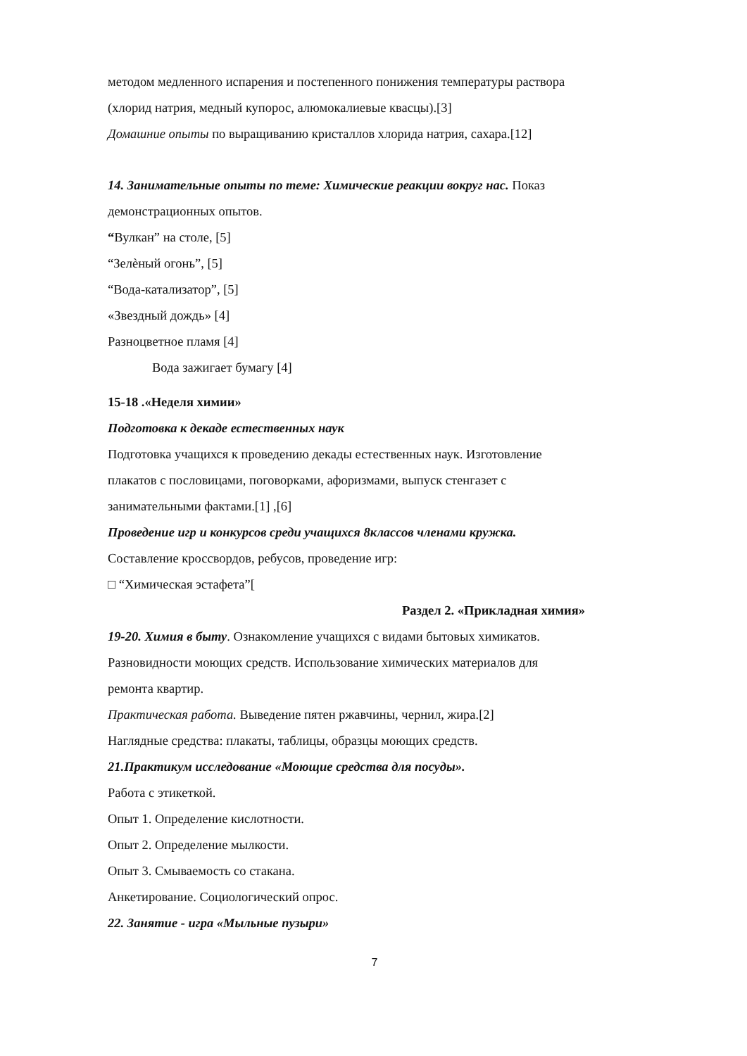методом медленного испарения и постепенного понижения температуры раствора
(хлорид натрия, медный купорос, алюмокалиевые квасцы).[3]
Домашние опыты по выращиванию кристаллов хлорида натрия, сахара.[12]
14. Занимательные опыты по теме: Химические реакции вокруг нас. Показ
демонстрационных опытов.
“Вулкан” на столе, [5]
“Зелѐный огонь”, [5]
“Вода-катализатор”, [5]
«Звездный дождь» [4]
Разноцветное пламя [4]
Вода зажигает бумагу [4]
15-18 .«Неделя химии»
Подготовка к декаде естественных наук
Подготовка учащихся к проведению декады естественных наук. Изготовление
плакатов с пословицами, поговорками, афоризмами, выпуск стенгазет с
занимательными фактами.[1] ,[6]
Проведение игр и конкурсов среди учащихся 8классов членами кружка.
Составление кроссвордов, ребусов, проведение игр:
□ “Химическая эстафета”[
Раздел 2. «Прикладная химия»
19-20. Химия в быту. Ознакомление учащихся с видами бытовых химикатов.
Разновидности моющих средств. Использование химических материалов для
ремонта квартир.
Практическая работа. Выведение пятен ржавчины, чернил, жира.[2]
Наглядные средства: плакаты, таблицы, образцы моющих средств.
21.Практикум исследование «Моющие средства для посуды».
Работа с этикеткой.
Опыт 1. Определение кислотности.
Опыт 2. Определение мылкости.
Опыт 3. Смываемость со стакана.
Анкетирование. Социологический опрос.
22. Занятие - игра «Мыльные пузыри»
7